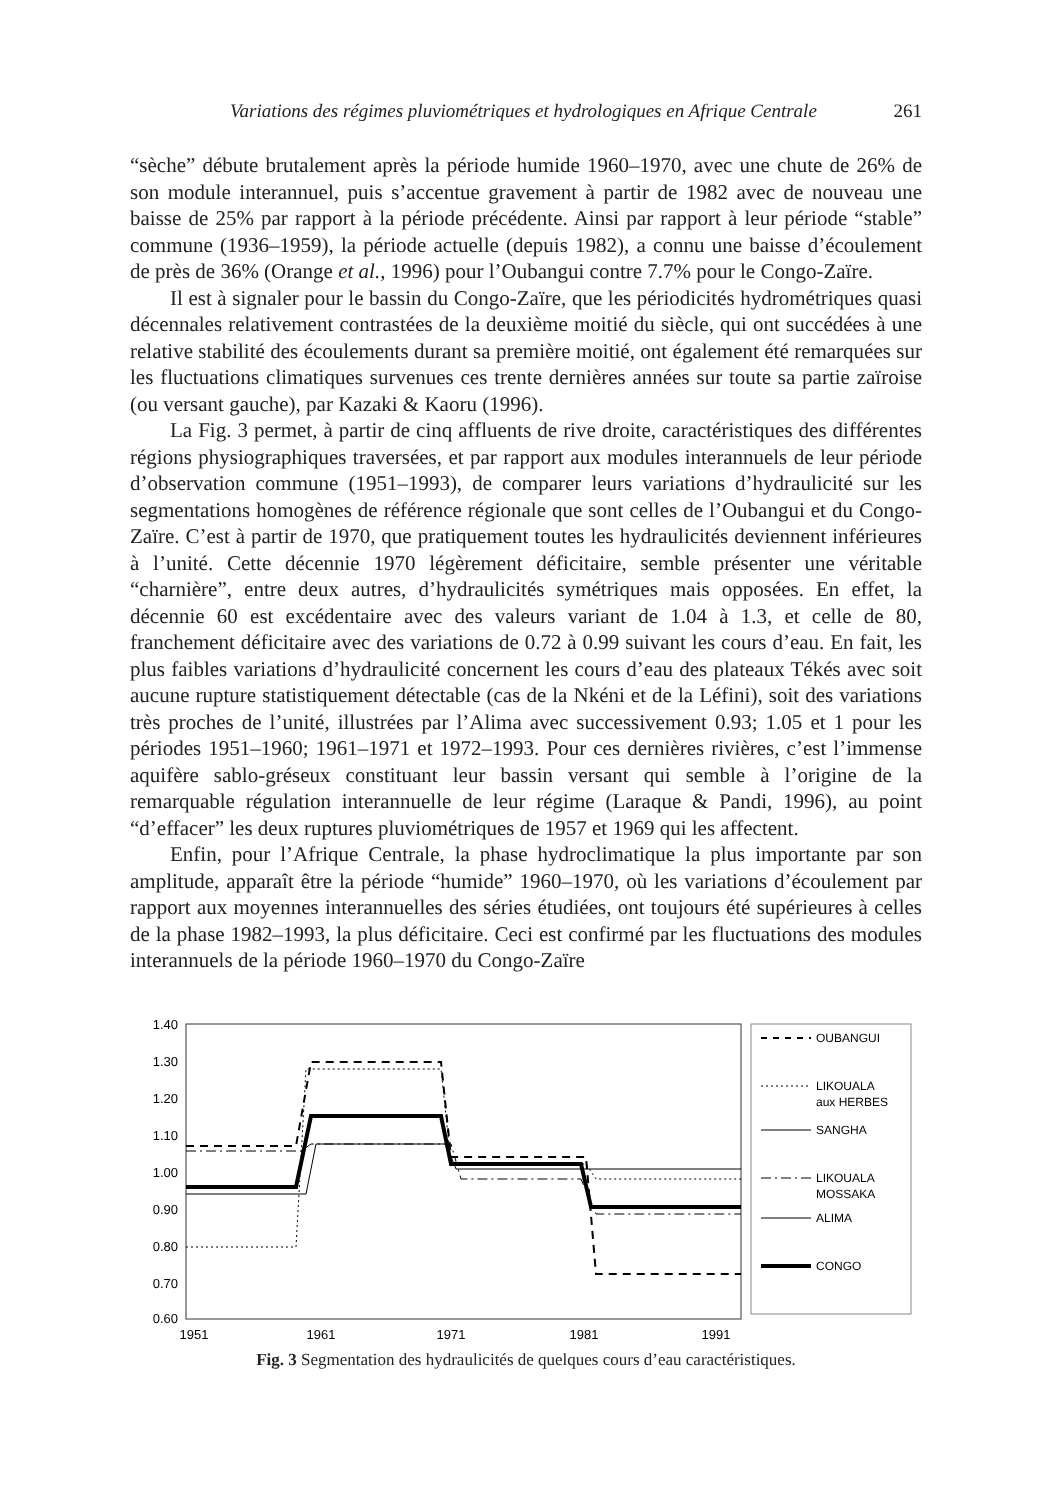Variations des régimes pluviométriques et hydrologiques en Afrique Centrale 261
“sèche” débute brutalement après la période humide 1960–1970, avec une chute de 26% de son module interannuel, puis s’accentue gravement à partir de 1982 avec de nouveau une baisse de 25% par rapport à la période précédente. Ainsi par rapport à leur période “stable” commune (1936–1959), la période actuelle (depuis 1982), a connu une baisse d’écoulement de près de 36% (Orange et al., 1996) pour l’Oubangui contre 7.7% pour le Congo-Zaïre.
Il est à signaler pour le bassin du Congo-Zaïre, que les périodicités hydrométriques quasi décennales relativement contrastées de la deuxième moitié du siècle, qui ont succédées à une relative stabilité des écoulements durant sa première moitié, ont également été remarquées sur les fluctuations climatiques survenues ces trente dernières années sur toute sa partie zaïroise (ou versant gauche), par Kazaki & Kaoru (1996).
La Fig. 3 permet, à partir de cinq affluents de rive droite, caractéristiques des différentes régions physiographiques traversées, et par rapport aux modules interannuels de leur période d’observation commune (1951–1993), de comparer leurs variations d’hydraulicité sur les segmentations homogènes de référence régionale que sont celles de l’Oubangui et du Congo-Zaïre. C’est à partir de 1970, que pratiquement toutes les hydraulicités deviennent inférieures à l’unité. Cette décennie 1970 légèrement déficitaire, semble présenter une véritable “charnière”, entre deux autres, d’hydraulicités symétriques mais opposées. En effet, la décennie 60 est excédentaire avec des valeurs variant de 1.04 à 1.3, et celle de 80, franchement déficitaire avec des variations de 0.72 à 0.99 suivant les cours d’eau. En fait, les plus faibles variations d’hydraulicité concernent les cours d’eau des plateaux Tékés avec soit aucune rupture statistiquement détectable (cas de la Nkéni et de la Léfini), soit des variations très proches de l’unité, illustrées par l’Alima avec successivement 0.93; 1.05 et 1 pour les périodes 1951–1960; 1961–1971 et 1972–1993. Pour ces dernières rivières, c’est l’immense aquifère sablo-gréseux constituant leur bassin versant qui semble à l’origine de la remarquable régulation interannuelle de leur régime (Laraque & Pandi, 1996), au point “d’effacer” les deux ruptures pluviométriques de 1957 et 1969 qui les affectent.
Enfin, pour l’Afrique Centrale, la phase hydroclimatique la plus importante par son amplitude, apparaît être la période “humide” 1960–1970, où les variations d’écoulement par rapport aux moyennes interannuelles des séries étudiées, ont toujours été supérieures à celles de la phase 1982–1993, la plus déficitaire. Ceci est confirmé par les fluctuations des modules interannuels de la période 1960–1970 du Congo-Zaïre
1.40
1.30
1.20
1.10
1.00
0.90
0.80
0.70
0.60
1951
1961
1971
1981
1991
OUBANGUI
LIKOUALA
aux HERBES
SANGHA
LIKOUALA
MOSSAKA
ALIMA
CONGO
Fig. 3 Segmentation des hydraulicités de quelques cours d’eau caractéristiques.